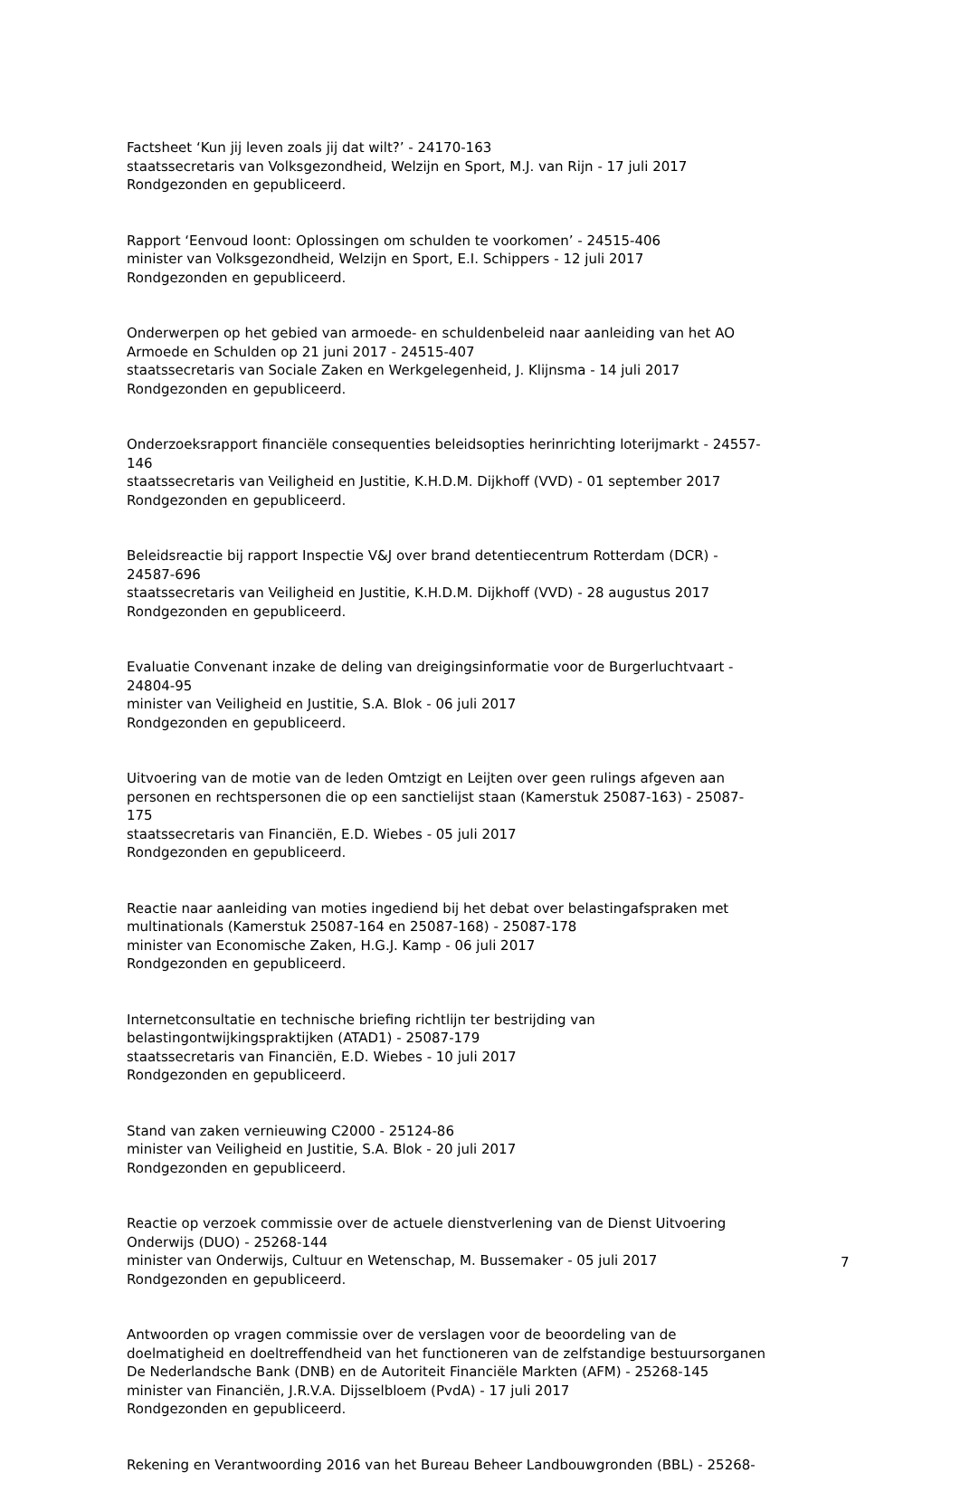Factsheet ‘Kun jij leven zoals jij dat wilt?’ - 24170-163
staatssecretaris van Volksgezondheid, Welzijn en Sport, M.J. van Rijn - 17 juli 2017
Rondgezonden en gepubliceerd.
Rapport ‘Eenvoud loont: Oplossingen om schulden te voorkomen’ - 24515-406
minister van Volksgezondheid, Welzijn en Sport, E.I. Schippers - 12 juli 2017
Rondgezonden en gepubliceerd.
Onderwerpen op het gebied van armoede- en schuldenbeleid naar aanleiding van het AO
Armoede en Schulden op 21 juni 2017 - 24515-407
staatssecretaris van Sociale Zaken en Werkgelegenheid, J. Klijnsma - 14 juli 2017
Rondgezonden en gepubliceerd.
Onderzoeksrapport financiële consequenties beleidsopties herinrichting loterijmarkt - 24557-
146
staatssecretaris van Veiligheid en Justitie, K.H.D.M. Dijkhoff (VVD) - 01 september 2017
Rondgezonden en gepubliceerd.
Beleidsreactie bij rapport Inspectie V&J over brand detentiecentrum Rotterdam (DCR) -
24587-696
staatssecretaris van Veiligheid en Justitie, K.H.D.M. Dijkhoff (VVD) - 28 augustus 2017
Rondgezonden en gepubliceerd.
Evaluatie Convenant inzake de deling van dreigingsinformatie voor de Burgerluchtvaart -
24804-95
minister van Veiligheid en Justitie, S.A. Blok - 06 juli 2017
Rondgezonden en gepubliceerd.
Uitvoering van de motie van de leden Omtzigt en Leijten over geen rulings afgeven aan
personen en rechtspersonen die op een sanctielijst staan (Kamerstuk 25087-163) - 25087-
175
staatssecretaris van Financiën, E.D. Wiebes - 05 juli 2017
Rondgezonden en gepubliceerd.
Reactie naar aanleiding van moties ingediend bij het debat over belastingafspraken met
multinationals (Kamerstuk 25087-164 en 25087-168) - 25087-178
minister van Economische Zaken, H.G.J. Kamp - 06 juli 2017
Rondgezonden en gepubliceerd.
Internetconsultatie en technische briefing richtlijn ter bestrijding van
belastingontwijkingspraktijken (ATAD1) - 25087-179
staatssecretaris van Financiën, E.D. Wiebes - 10 juli 2017
Rondgezonden en gepubliceerd.
Stand van zaken vernieuwing C2000 - 25124-86
minister van Veiligheid en Justitie, S.A. Blok - 20 juli 2017
Rondgezonden en gepubliceerd.
Reactie op verzoek commissie over de actuele dienstverlening van de Dienst Uitvoering
Onderwijs (DUO) - 25268-144
minister van Onderwijs, Cultuur en Wetenschap, M. Bussemaker - 05 juli 2017
Rondgezonden en gepubliceerd.
Antwoorden op vragen commissie over de verslagen voor de beoordeling van de
doelmatigheid en doeltreffendheid van het functioneren van de zelfstandige bestuursorganen
De Nederlandsche Bank (DNB) en de Autoriteit Financiële Markten (AFM) - 25268-145
minister van Financiën, J.R.V.A. Dijsselbloem (PvdA) - 17 juli 2017
Rondgezonden en gepubliceerd.
Rekening en Verantwoording 2016 van het Bureau Beheer Landbouwgronden (BBL) - 25268-
7